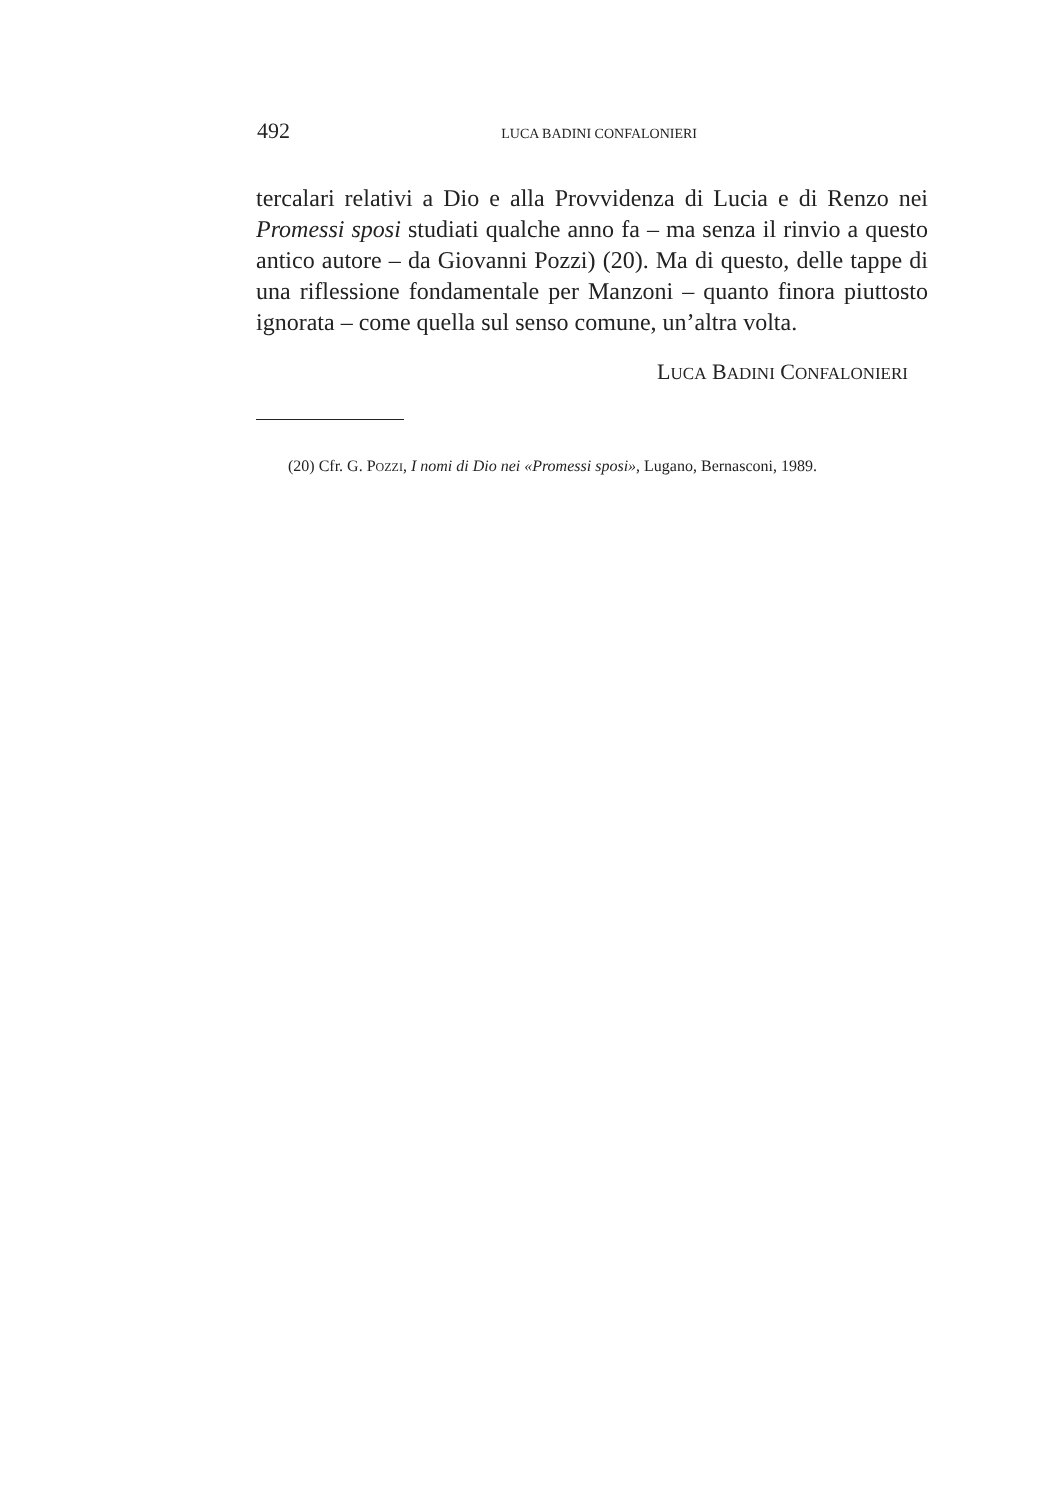492 LUCA BADINI CONFALONIERI
tercalari relativi a Dio e alla Provvidenza di Lucia e di Renzo nei Promessi sposi studiati qualche anno fa – ma senza il rinvio a questo antico autore – da Giovanni Pozzi) (20). Ma di questo, delle tappe di una riflessione fondamentale per Manzoni – quanto finora piuttosto ignorata – come quella sul senso comune, un’altra volta.
LUCA BADINI CONFALONIERI
(20) Cfr. G. POZZI, I nomi di Dio nei «Promessi sposi», Lugano, Bernasconi, 1989.